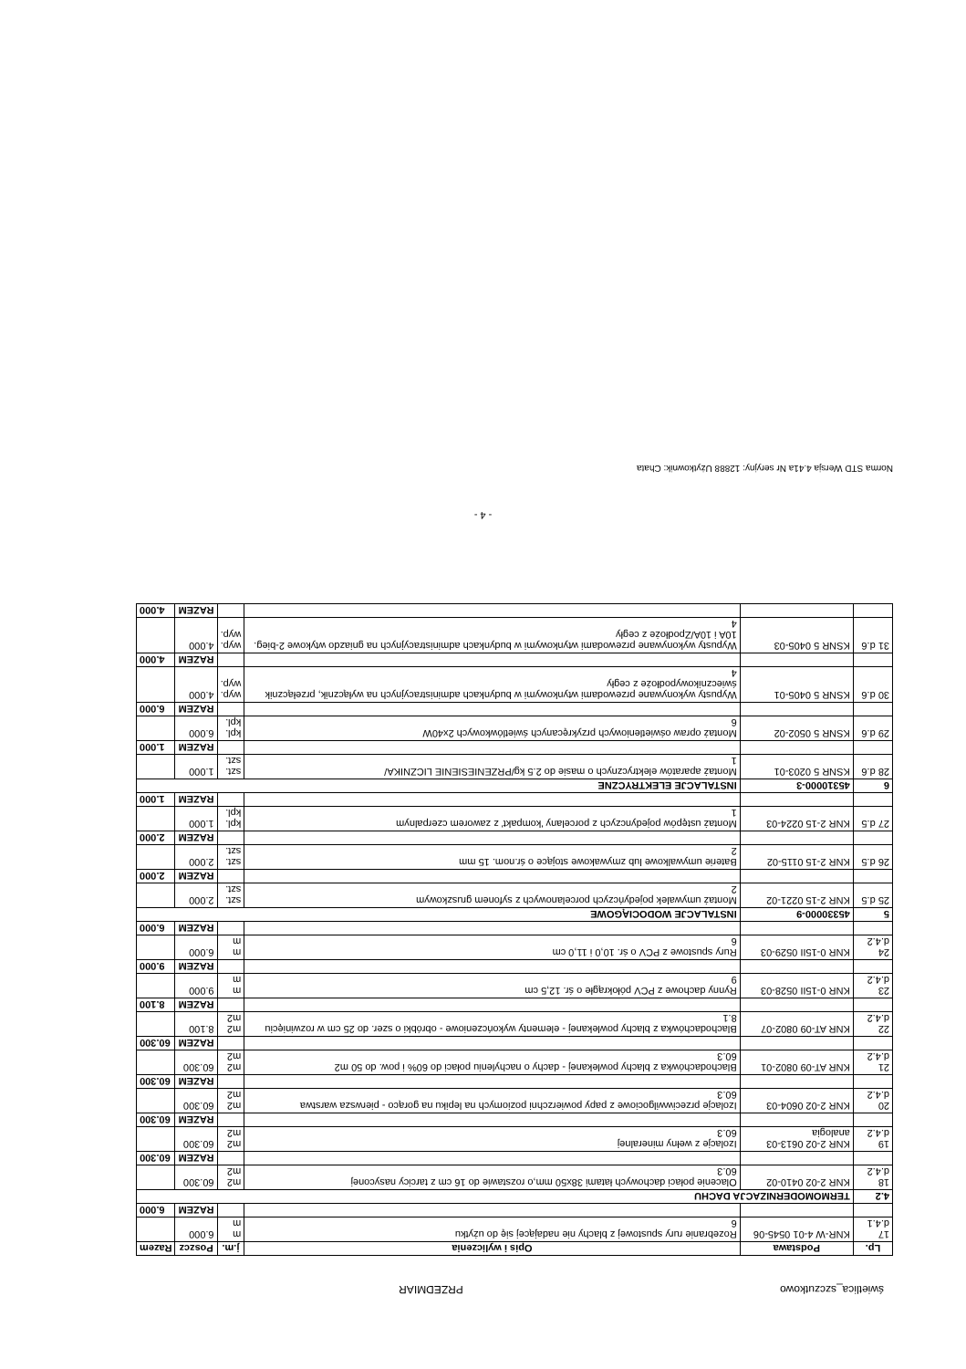świetlica_szczutkowo PRZEDMIAR
| Lp. | Podstawa | Opis i wyliczenia | j.m. | Poszcz | Razem |
| --- | --- | --- | --- | --- | --- |
| 17 d.4.1 | KNR-W 4-01 0545-06 | Rozebranie rury spustowej z blachy nie nadającej się do użytku 6 | m m | 6.000 | |
| | | | | RAZEM | 6.000 |
| 4.2 | TERMOMODERNIZACJA DACHU | | | | |
| 18 d.4.2 | KNR 2-02 0410-02 | Olacenie połaci dachowych łatami 38x50 mm,o rozstawie do 16 cm z tarcicy nasyconej 60.3 | m2 m2 | 60.300 | |
| | | | | RAZEM | 60.300 |
| 19 d.4.2 | KNR 2-02 0613-03 analogia | Izolacje z wełny mineralnej 60.3 | m2 m2 | 60.300 | |
| | | | | RAZEM | 60.300 |
| 20 d.4.2 | KNR 2-02 0604-03 | Izolacje przeciwwilgociowe z papy powierzchni poziomych na lepiku na gorąco - pierwsza warstwa 60.3 | m2 m2 | 60.300 | |
| | | | | RAZEM | 60.300 |
| 21 d.4.2 | KNR AT-09 0802-01 | Blachodachówka z blachy powlekanej - dachy o nachyleniu połaci do 60% i pow. do 50 m2 60.3 | m2 m2 | 60.300 | |
| | | | | RAZEM | 60.300 |
| 22 d.4.2 | KNR AT-09 0802-07 | Blachodachówka z blachy powlekanej - elementy wykończeniowe - obróbki o szer. do 25 cm w rozwinięciu 8.1 | m2 m2 | 8.100 | |
| | | | | RAZEM | 8.100 |
| 23 d.4.2 | KNR 0-15II 0528-03 | Rynny dachowe z PCV półokrągłe o śr. 12,5 cm 9 | m m | 9.000 | |
| | | | | RAZEM | 9.000 |
| 24 d.4.2 | KNR 0-15II 0529-03 | Rury spustowe z PCV o śr. 10,0 i 11,0 cm 6 | m m | 6.000 | |
| | | | | RAZEM | 6.000 |
| 5 | 45330000-9 | INSTALACJE WODOCIĄGOWE | | | |
| 25 d.5 | KNR 2-15 0221-02 | Montaż umywalek pojedyńczych porcelanowych z syfonem gruszkowym 2 | szt. szt. | 2.000 | |
| | | | | RAZEM | 2.000 |
| 26 d.5 | KNR 2-15 0115-02 | Baterie umywalkowe lub zmywakowe stojące o śr.nom. 15 mm 2 | szt. szt. | 2.000 | |
| | | | | RAZEM | 2.000 |
| 27 d.5 | KNR 2-15 0224-03 | Montaż ustępów pojedynczych z porcelany 'kompakt' z zaworem czerpalnym 1 | kpl. kpl. | 1.000 | |
| | | | | RAZEM | 1.000 |
| 6 | 45310000-3 | INSTALACJE ELEKTRYCZNE | | | |
| 28 d.6 | KSNR 5 0203-01 | Montaż aparatów elektrycznych o masie do 2.5 kg/PRZENIESIENIE LICZNIKA/ 1 | szt. szt. | 1.000 | |
| | | | | RAZEM | 1.000 |
| 29 d.6 | KSNR 5 0502-02 | Montaż opraw oświetleniowych przykręcanych świetlówkowych 2x40W 6 | kpl. kpl. | 6.000 | |
| | | | | RAZEM | 6.000 |
| 30 d.6 | KSNR 5 0405-01 | Wypusty wykonywane przewodami wtynkowymi w budynkach administracyjnych na wyłącznik, przełącznik świecznikowypodłoże z cegły 4 | wyp. wyp. | 4.000 | |
| | | | | RAZEM | 4.000 |
| 31 d.6 | KSNR 5 0405-03 | Wypusty wykonywane przewodami wtynkowymi w budynkach administracyjnych na gniazdo wtykowe 2-bieg. 10A i 10A/Zpodłoże z cegły 4 | wyp. wyp. | 4.000 | |
| | | | | RAZEM | 4.000 |
- 4 -
Norma STD Wersja 4.41a Nr seryjny: 12888 Użytkownik: Chata